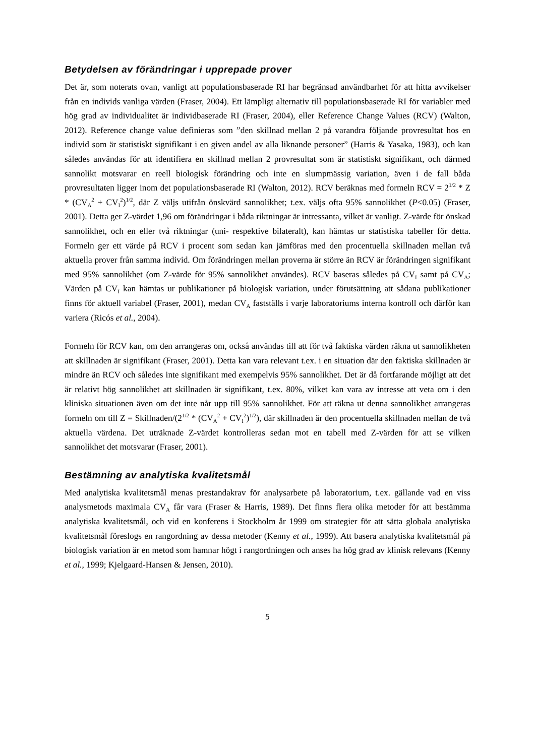Betydelsen av förändringar i upprepade prover
Det är, som noterats ovan, vanligt att populationsbaserade RI har begränsad användbarhet för att hitta avvikelser från en individs vanliga värden (Fraser, 2004). Ett lämpligt alternativ till populationsbaserade RI för variabler med hög grad av individualitet är individbaserade RI (Fraser, 2004), eller Reference Change Values (RCV) (Walton, 2012). Reference change value definieras som ”den skillnad mellan 2 på varandra följande provresultat hos en individ som är statistiskt signifikant i en given andel av alla liknande personer” (Harris & Yasaka, 1983), och kan således användas för att identifiera en skillnad mellan 2 provresultat som är statistiskt signifikant, och därmed sannolikt motsvarar en reell biologisk förändring och inte en slumpmässig variation, även i de fall båda provresultaten ligger inom det populationsbaserade RI (Walton, 2012). RCV beräknas med formeln RCV = 2<sup>1/2</sup> * Z * (CV<sub>A</sub><sup>2</sup> + CV<sub>I</sub><sup>2</sup>)<sup>1/2</sup>, där Z väljs utifrån önskvärd sannolikhet; t.ex. väljs ofta 95% sannolikhet (P<0.05) (Fraser, 2001). Detta ger Z-värdet 1,96 om förändringar i båda riktningar är intressanta, vilket är vanligt. Z-värde för önskad sannolikhet, och en eller två riktningar (uni- respektive bilateralt), kan hämtas ur statistiska tabeller för detta. Formeln ger ett värde på RCV i procent som sedan kan jämföras med den procentuella skillnaden mellan två aktuella prover från samma individ. Om förändringen mellan proverna är större än RCV är förändringen signifikant med 95% sannolikhet (om Z-värde för 95% sannolikhet användes). RCV baseras således på CV<sub>I</sub> samt på CV<sub>A</sub>; Värden på CV<sub>I</sub> kan hämtas ur publikationer på biologisk variation, under förutsättning att sådana publikationer finns för aktuell variabel (Fraser, 2001), medan CV<sub>A</sub> fastställs i varje laboratoriums interna kontroll och därför kan variera (Ricós et al., 2004).
Formeln för RCV kan, om den arrangeras om, också användas till att för två faktiska värden räkna ut sannolikheten att skillnaden är signifikant (Fraser, 2001). Detta kan vara relevant t.ex. i en situation där den faktiska skillnaden är mindre än RCV och således inte signifikant med exempelvis 95% sannolikhet. Det är då fortfarande möjligt att det är relativt hög sannolikhet att skillnaden är signifikant, t.ex. 80%, vilket kan vara av intresse att veta om i den kliniska situationen även om det inte når upp till 95% sannolikhet. För att räkna ut denna sannolikhet arrangeras formeln om till Z = Skillnaden/(2<sup>1/2</sup> * (CV<sub>A</sub><sup>2</sup> + CV<sub>I</sub><sup>2</sup>)<sup>1/2</sup>), där skillnaden är den procentuella skillnaden mellan de två aktuella värdena. Det uträknade Z-värdet kontrolleras sedan mot en tabell med Z-värden för att se vilken sannolikhet det motsvarar (Fraser, 2001).
Bestämning av analytiska kvalitetsmål
Med analytiska kvalitetsmål menas prestandakrav för analysarbete på laboratorium, t.ex. gällande vad en viss analysmetods maximala CV<sub>A</sub> får vara (Fraser & Harris, 1989). Det finns flera olika metoder för att bestämma analytiska kvalitetsmål, och vid en konferens i Stockholm år 1999 om strategier för att sätta globala analytiska kvalitetsmål föreslogs en rangordning av dessa metoder (Kenny et al., 1999). Att basera analytiska kvalitetsmål på biologisk variation är en metod som hamnar högt i rangordningen och anses ha hög grad av klinisk relevans (Kenny et al., 1999; Kjelgaard-Hansen & Jensen, 2010).
5